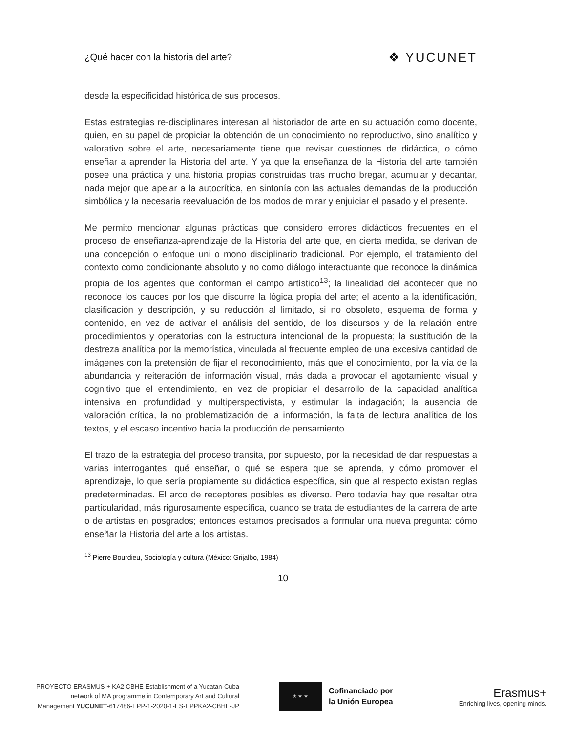¿Qué hacer con la historia del arte? ❖ YUCUNET
desde la especificidad histórica de sus procesos.
Estas estrategias re-disciplinares interesan al historiador de arte en su actuación como docente, quien, en su papel de propiciar la obtención de un conocimiento no reproductivo, sino analítico y valorativo sobre el arte, necesariamente tiene que revisar cuestiones de didáctica, o cómo enseñar a aprender la Historia del arte. Y ya que la enseñanza de la Historia del arte también posee una práctica y una historia propias construidas tras mucho bregar, acumular y decantar, nada mejor que apelar a la autocrítica, en sintonía con las actuales demandas de la producción simbólica y la necesaria reevaluación de los modos de mirar y enjuiciar el pasado y el presente.
Me permito mencionar algunas prácticas que considero errores didácticos frecuentes en el proceso de enseñanza-aprendizaje de la Historia del arte que, en cierta medida, se derivan de una concepción o enfoque uni o mono disciplinario tradicional. Por ejemplo, el tratamiento del contexto como condicionante absoluto y no como diálogo interactuante que reconoce la dinámica propia de los agentes que conforman el campo artístico<sup>13</sup>; la linealidad del acontecer que no reconoce los cauces por los que discurre la lógica propia del arte; el acento a la identificación, clasificación y descripción, y su reducción al limitado, si no obsoleto, esquema de forma y contenido, en vez de activar el análisis del sentido, de los discursos y de la relación entre procedimientos y operatorias con la estructura intencional de la propuesta; la sustitución de la destreza analítica por la memorística, vinculada al frecuente empleo de una excesiva cantidad de imágenes con la pretensión de fijar el reconocimiento, más que el conocimiento, por la vía de la abundancia y reiteración de información visual, más dada a provocar el agotamiento visual y cognitivo que el entendimiento, en vez de propiciar el desarrollo de la capacidad analítica intensiva en profundidad y multiperspectivista, y estimular la indagación; la ausencia de valoración crítica, la no problematización de la información, la falta de lectura analítica de los textos, y el escaso incentivo hacia la producción de pensamiento.
El trazo de la estrategia del proceso transita, por supuesto, por la necesidad de dar respuestas a varias interrogantes: qué enseñar, o qué se espera que se aprenda, y cómo promover el aprendizaje, lo que sería propiamente su didáctica específica, sin que al respecto existan reglas predeterminadas. El arco de receptores posibles es diverso. Pero todavía hay que resaltar otra particularidad, más rigurosamente específica, cuando se trata de estudiantes de la carrera de arte o de artistas en posgrados; entonces estamos precisados a formular una nueva pregunta: cómo enseñar la Historia del arte a los artistas.
<sup>13</sup> Pierre Bourdieu, Sociología y cultura (México: Grijalbo, 1984)
10
PROYECTO ERASMUS + KA2 CBHE Establishment of a Yucatan-Cuba
network of MA programme in Contemporary Art and Cultural
Management YUCUNET-617486-EPP-1-2020-1-ES-EPPKA2-CBHE-JP
★ ★ ★
Cofinanciado por
la Unión Europea
Erasmus+
Enriching lives, opening minds.